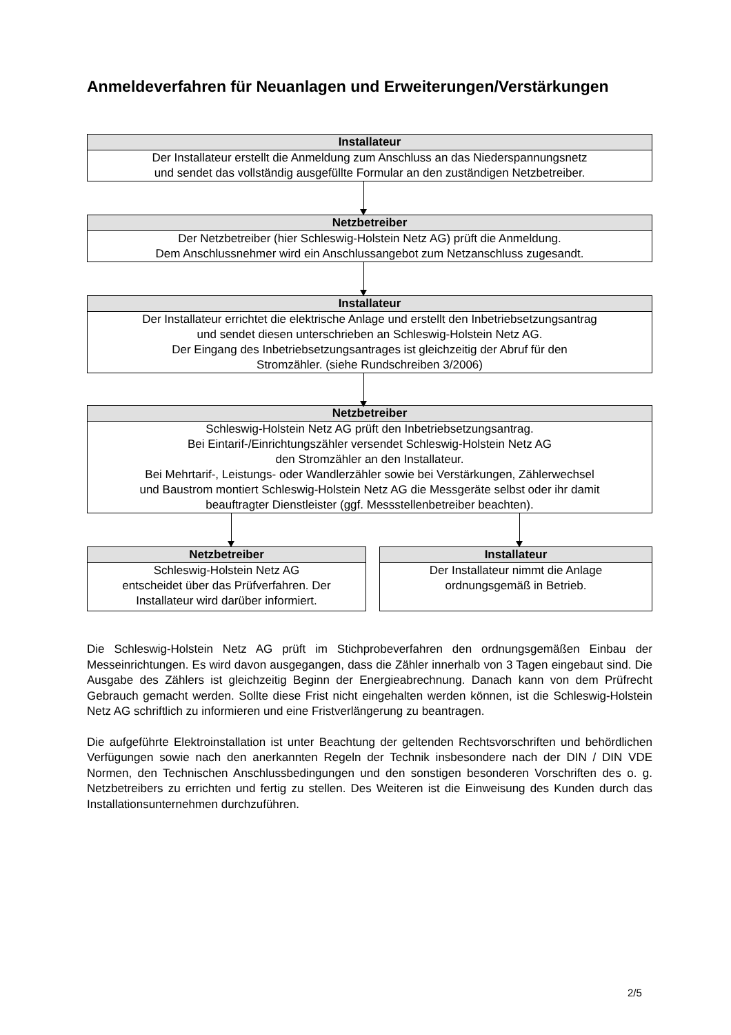Anmeldeverfahren für Neuanlagen und Erweiterungen/Verstärkungen
Installateur
Der Installateur erstellt die Anmeldung zum Anschluss an das Niederspannungsnetz
und sendet das vollständig ausgefüllte Formular an den zuständigen Netzbetreiber.
Netzbetreiber
Der Netzbetreiber (hier Schleswig-Holstein Netz AG) prüft die Anmeldung.
Dem Anschlussnehmer wird ein Anschlussangebot zum Netzanschluss zugesandt.
Installateur
Der Installateur errichtet die elektrische Anlage und erstellt den Inbetriebsetzungsantrag
und sendet diesen unterschrieben an Schleswig-Holstein Netz AG.
Der Eingang des Inbetriebsetzungsantrages ist gleichzeitig der Abruf für den
Stromzähler. (siehe Rundschreiben 3/2006)
Netzbetreiber
Schleswig-Holstein Netz AG prüft den Inbetriebsetzungsantrag.
Bei Eintarif-/Einrichtungszähler versendet Schleswig-Holstein Netz AG
den Stromzähler an den Installateur.
Bei Mehrtarif-, Leistungs- oder Wandlerzähler sowie bei Verstärkungen, Zählerwechsel
und Baustrom montiert Schleswig-Holstein Netz AG die Messgeräte selbst oder ihr damit
beauftragter Dienstleister (ggf. Messstellenbetreiber beachten).
Netzbetreiber
Schleswig-Holstein Netz AG
entscheidet über das Prüfverfahren. Der
Installateur wird darüber informiert.
Installateur
Der Installateur nimmt die Anlage
ordnungsgemäß in Betrieb.
Die Schleswig-Holstein Netz AG prüft im Stichprobeverfahren den ordnungsgemäßen Einbau der Messeinrichtungen. Es wird davon ausgegangen, dass die Zähler innerhalb von 3 Tagen eingebaut sind. Die Ausgabe des Zählers ist gleichzeitig Beginn der Energieabrechnung. Danach kann von dem Prüfrecht Gebrauch gemacht werden. Sollte diese Frist nicht eingehalten werden können, ist die Schleswig-Holstein Netz AG schriftlich zu informieren und eine Fristverlängerung zu beantragen.
Die aufgeführte Elektroinstallation ist unter Beachtung der geltenden Rechtsvorschriften und behördlichen Verfügungen sowie nach den anerkannten Regeln der Technik insbesondere nach der DIN / DIN VDE Normen, den Technischen Anschlussbedingungen und den sonstigen besonderen Vorschriften des o. g. Netzbetreibers zu errichten und fertig zu stellen. Des Weiteren ist die Einweisung des Kunden durch das Installationsunternehmen durchzuführen.
2/5